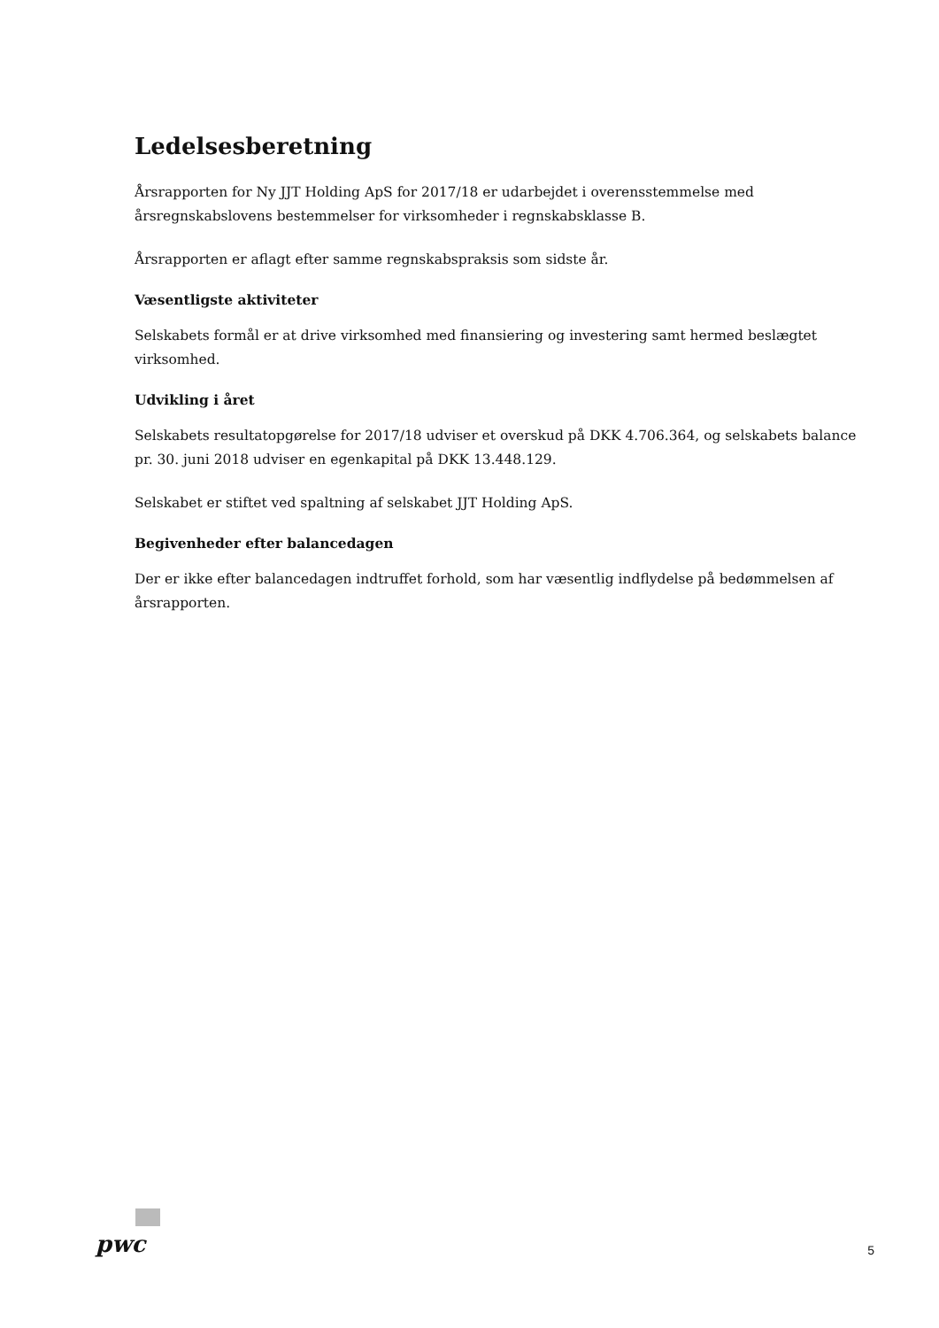Ledelsesberetning
Årsrapporten for Ny JJT Holding ApS for 2017/18 er udarbejdet i overensstemmelse med årsregnskabslovens bestemmelser for virksomheder i regnskabsklasse B.
Årsrapporten er aflagt efter samme regnskabspraksis som sidste år.
Væsentligste aktiviteter
Selskabets formål er at drive virksomhed med finansiering og investering samt hermed beslægtet virksomhed.
Udvikling i året
Selskabets resultatopgørelse for 2017/18 udviser et overskud på DKK 4.706.364, og selskabets balance pr. 30. juni 2018 udviser en egenkapital på DKK 13.448.129.
Selskabet er stiftet ved spaltning af selskabet JJT Holding ApS.
Begivenheder efter balancedagen
Der er ikke efter balancedagen indtruffet forhold, som har væsentlig indflydelse på bedømmelsen af årsrapporten.
pwc
5